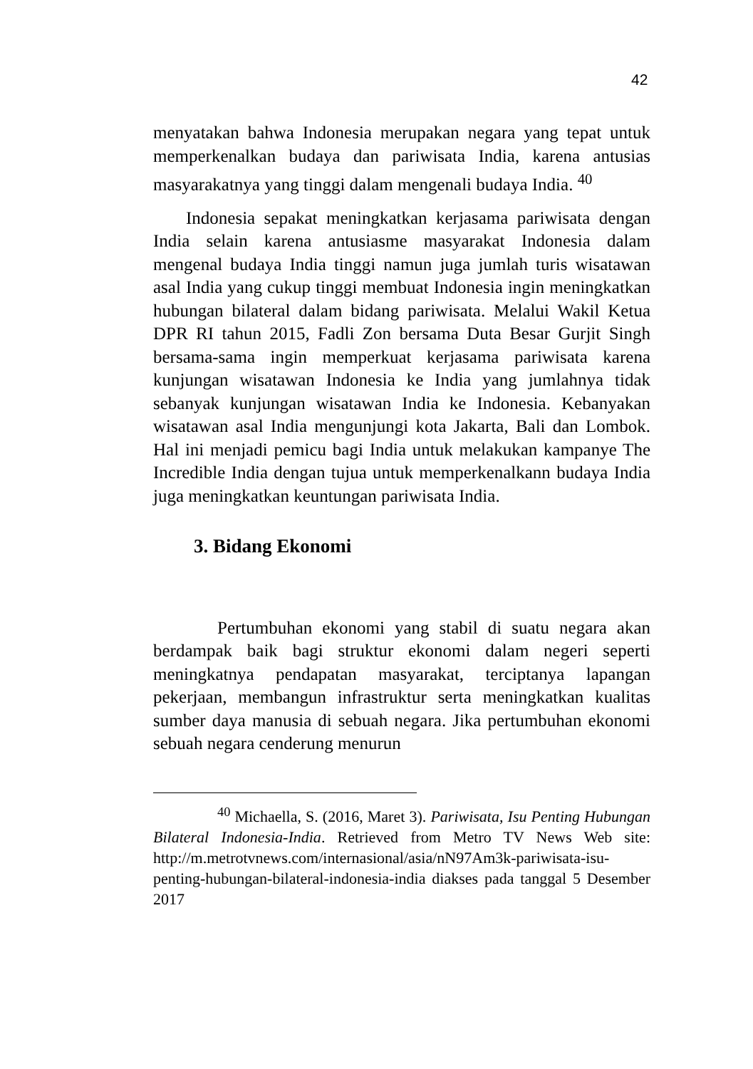42
menyatakan bahwa Indonesia merupakan negara yang tepat untuk memperkenalkan budaya dan pariwisata India, karena antusias masyarakatnya yang tinggi dalam mengenali budaya India. <sup>40</sup>
Indonesia sepakat meningkatkan kerjasama pariwisata dengan India selain karena antusiasme masyarakat Indonesia dalam mengenal budaya India tinggi namun juga jumlah turis wisatawan asal India yang cukup tinggi membuat Indonesia ingin meningkatkan hubungan bilateral dalam bidang pariwisata. Melalui Wakil Ketua DPR RI tahun 2015, Fadli Zon bersama Duta Besar Gurjit Singh bersama-sama ingin memperkuat kerjasama pariwisata karena kunjungan wisatawan Indonesia ke India yang jumlahnya tidak sebanyak kunjungan wisatawan India ke Indonesia. Kebanyakan wisatawan asal India mengunjungi kota Jakarta, Bali dan Lombok. Hal ini menjadi pemicu bagi India untuk melakukan kampanye The Incredible India dengan tujua untuk memperkenalkann budaya India juga meningkatkan keuntungan pariwisata India.
3. Bidang Ekonomi
Pertumbuhan ekonomi yang stabil di suatu negara akan berdampak baik bagi struktur ekonomi dalam negeri seperti meningkatnya pendapatan masyarakat, terciptanya lapangan pekerjaan, membangun infrastruktur serta meningkatkan kualitas sumber daya manusia di sebuah negara. Jika pertumbuhan ekonomi sebuah negara cenderung menurun
<sup>40</sup> Michaella, S. (2016, Maret 3). Pariwisata, Isu Penting Hubungan Bilateral Indonesia-India. Retrieved from Metro TV News Web site: http://m.metrotvnews.com/internasional/asia/nN97Am3k-pariwisata-isu-penting-hubungan-bilateral-indonesia-india diakses pada tanggal 5 Desember 2017